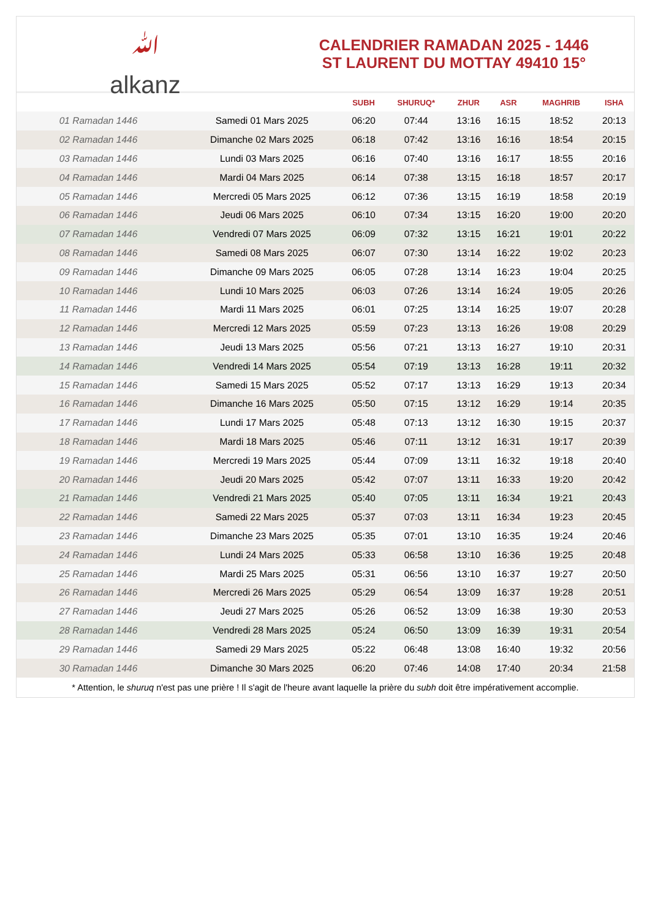ﷲ
alkanz
CALENDRIER RAMADAN 2025 - 1446
ST LAURENT DU MOTTAY 49410 15°
| | | SUBH | SHURUQ* | ZHUR | ASR | MAGHRIB | ISHA |
| --- | --- | --- | --- | --- | --- | --- | --- |
| 01 Ramadan 1446 | Samedi 01 Mars 2025 | 06:20 | 07:44 | 13:16 | 16:15 | 18:52 | 20:13 |
| 02 Ramadan 1446 | Dimanche 02 Mars 2025 | 06:18 | 07:42 | 13:16 | 16:16 | 18:54 | 20:15 |
| 03 Ramadan 1446 | Lundi 03 Mars 2025 | 06:16 | 07:40 | 13:16 | 16:17 | 18:55 | 20:16 |
| 04 Ramadan 1446 | Mardi 04 Mars 2025 | 06:14 | 07:38 | 13:15 | 16:18 | 18:57 | 20:17 |
| 05 Ramadan 1446 | Mercredi 05 Mars 2025 | 06:12 | 07:36 | 13:15 | 16:19 | 18:58 | 20:19 |
| 06 Ramadan 1446 | Jeudi 06 Mars 2025 | 06:10 | 07:34 | 13:15 | 16:20 | 19:00 | 20:20 |
| 07 Ramadan 1446 | Vendredi 07 Mars 2025 | 06:09 | 07:32 | 13:15 | 16:21 | 19:01 | 20:22 |
| 08 Ramadan 1446 | Samedi 08 Mars 2025 | 06:07 | 07:30 | 13:14 | 16:22 | 19:02 | 20:23 |
| 09 Ramadan 1446 | Dimanche 09 Mars 2025 | 06:05 | 07:28 | 13:14 | 16:23 | 19:04 | 20:25 |
| 10 Ramadan 1446 | Lundi 10 Mars 2025 | 06:03 | 07:26 | 13:14 | 16:24 | 19:05 | 20:26 |
| 11 Ramadan 1446 | Mardi 11 Mars 2025 | 06:01 | 07:25 | 13:14 | 16:25 | 19:07 | 20:28 |
| 12 Ramadan 1446 | Mercredi 12 Mars 2025 | 05:59 | 07:23 | 13:13 | 16:26 | 19:08 | 20:29 |
| 13 Ramadan 1446 | Jeudi 13 Mars 2025 | 05:56 | 07:21 | 13:13 | 16:27 | 19:10 | 20:31 |
| 14 Ramadan 1446 | Vendredi 14 Mars 2025 | 05:54 | 07:19 | 13:13 | 16:28 | 19:11 | 20:32 |
| 15 Ramadan 1446 | Samedi 15 Mars 2025 | 05:52 | 07:17 | 13:13 | 16:29 | 19:13 | 20:34 |
| 16 Ramadan 1446 | Dimanche 16 Mars 2025 | 05:50 | 07:15 | 13:12 | 16:29 | 19:14 | 20:35 |
| 17 Ramadan 1446 | Lundi 17 Mars 2025 | 05:48 | 07:13 | 13:12 | 16:30 | 19:15 | 20:37 |
| 18 Ramadan 1446 | Mardi 18 Mars 2025 | 05:46 | 07:11 | 13:12 | 16:31 | 19:17 | 20:39 |
| 19 Ramadan 1446 | Mercredi 19 Mars 2025 | 05:44 | 07:09 | 13:11 | 16:32 | 19:18 | 20:40 |
| 20 Ramadan 1446 | Jeudi 20 Mars 2025 | 05:42 | 07:07 | 13:11 | 16:33 | 19:20 | 20:42 |
| 21 Ramadan 1446 | Vendredi 21 Mars 2025 | 05:40 | 07:05 | 13:11 | 16:34 | 19:21 | 20:43 |
| 22 Ramadan 1446 | Samedi 22 Mars 2025 | 05:37 | 07:03 | 13:11 | 16:34 | 19:23 | 20:45 |
| 23 Ramadan 1446 | Dimanche 23 Mars 2025 | 05:35 | 07:01 | 13:10 | 16:35 | 19:24 | 20:46 |
| 24 Ramadan 1446 | Lundi 24 Mars 2025 | 05:33 | 06:58 | 13:10 | 16:36 | 19:25 | 20:48 |
| 25 Ramadan 1446 | Mardi 25 Mars 2025 | 05:31 | 06:56 | 13:10 | 16:37 | 19:27 | 20:50 |
| 26 Ramadan 1446 | Mercredi 26 Mars 2025 | 05:29 | 06:54 | 13:09 | 16:37 | 19:28 | 20:51 |
| 27 Ramadan 1446 | Jeudi 27 Mars 2025 | 05:26 | 06:52 | 13:09 | 16:38 | 19:30 | 20:53 |
| 28 Ramadan 1446 | Vendredi 28 Mars 2025 | 05:24 | 06:50 | 13:09 | 16:39 | 19:31 | 20:54 |
| 29 Ramadan 1446 | Samedi 29 Mars 2025 | 05:22 | 06:48 | 13:08 | 16:40 | 19:32 | 20:56 |
| 30 Ramadan 1446 | Dimanche 30 Mars 2025 | 06:20 | 07:46 | 14:08 | 17:40 | 20:34 | 21:58 |
* Attention, le shuruq n'est pas une prière ! Il s'agit de l'heure avant laquelle la prière du subh doit être impérativement accomplie.